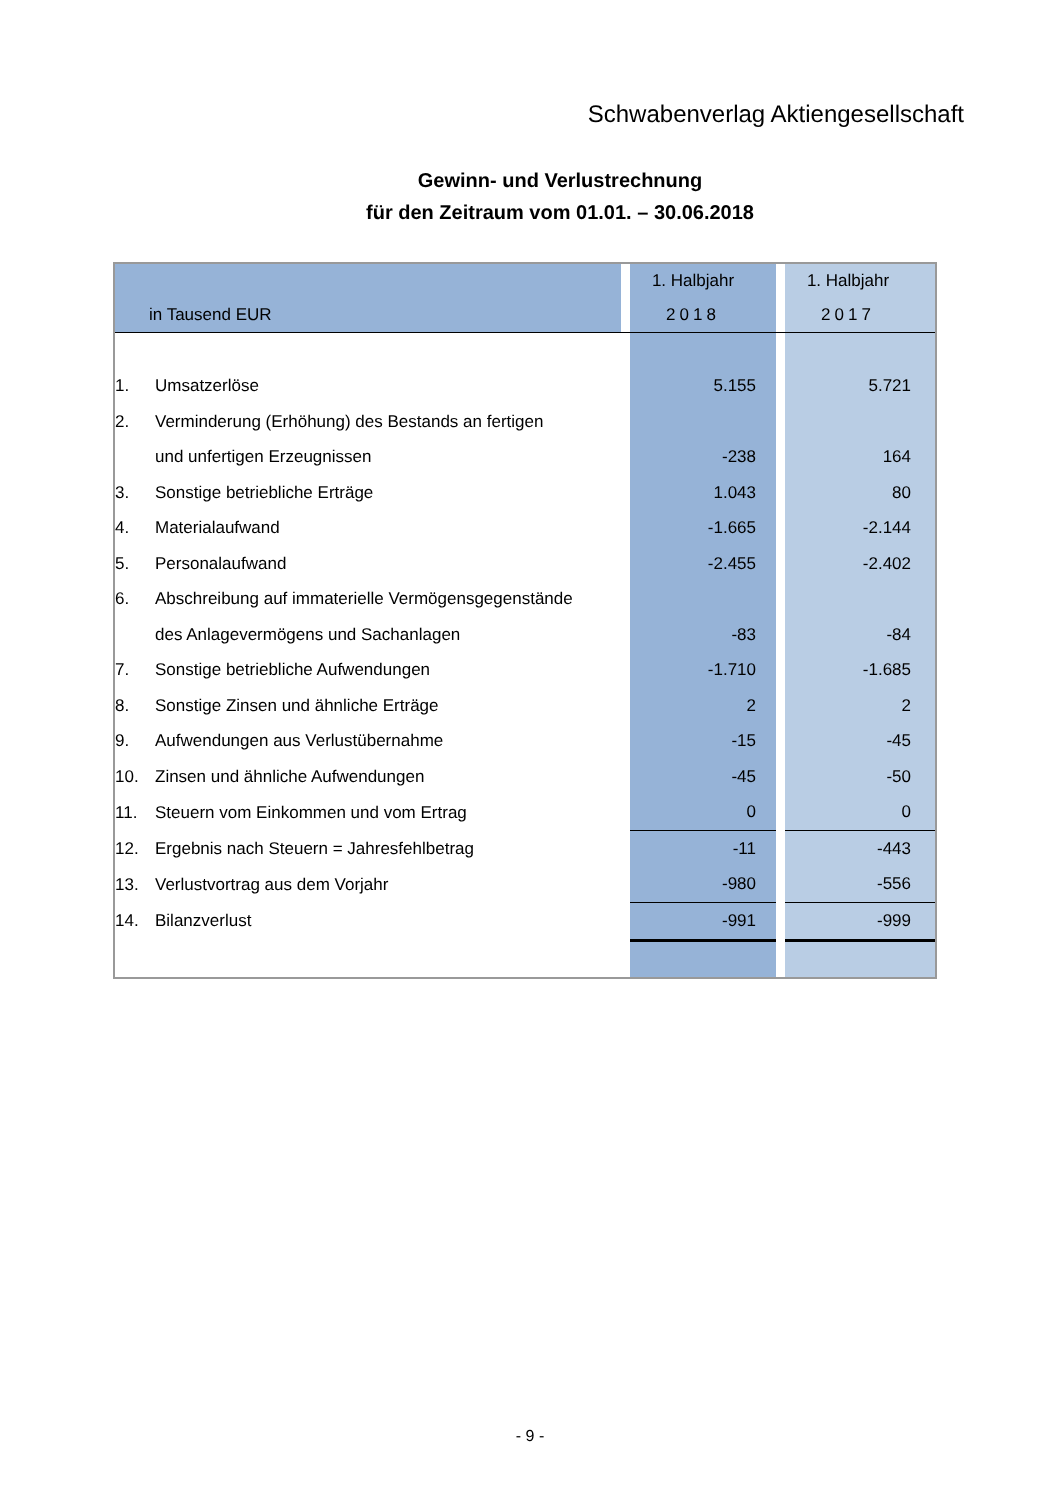Schwabenverlag Aktiengesellschaft
Gewinn- und Verlustrechnung
für den Zeitraum vom 01.01. – 30.06.2018
| | | | 1. Halbjahr | | 1. Halbjahr |
| --- | --- | --- | --- | --- | --- |
| in Tausend EUR | | | 2018 | | 2017 |
| 1. | Umsatzerlöse | | 5.155 | | 5.721 |
| 2. | Verminderung (Erhöhung) des Bestands an fertigen | | | | |
| | und unfertigen Erzeugnissen | | -238 | | 164 |
| 3. | Sonstige betriebliche Erträge | | 1.043 | | 80 |
| 4. | Materialaufwand | | -1.665 | | -2.144 |
| 5. | Personalaufwand | | -2.455 | | -2.402 |
| 6. | Abschreibung auf immaterielle Vermögensgegenstände | | | | |
| | des Anlagevermögens und Sachanlagen | | -83 | | -84 |
| 7. | Sonstige betriebliche Aufwendungen | | -1.710 | | -1.685 |
| 8. | Sonstige Zinsen und ähnliche Erträge | | 2 | | 2 |
| 9. | Aufwendungen aus Verlustübernahme | | -15 | | -45 |
| 10. | Zinsen und ähnliche Aufwendungen | | -45 | | -50 |
| 11. | Steuern vom Einkommen und vom Ertrag | | 0 | | 0 |
| 12. | Ergebnis nach Steuern = Jahresfehlbetrag | | -11 | | -443 |
| 13. | Verlustvortrag aus dem Vorjahr | | -980 | | -556 |
| 14. | Bilanzverlust | | -991 | | -999 |
- 9 -